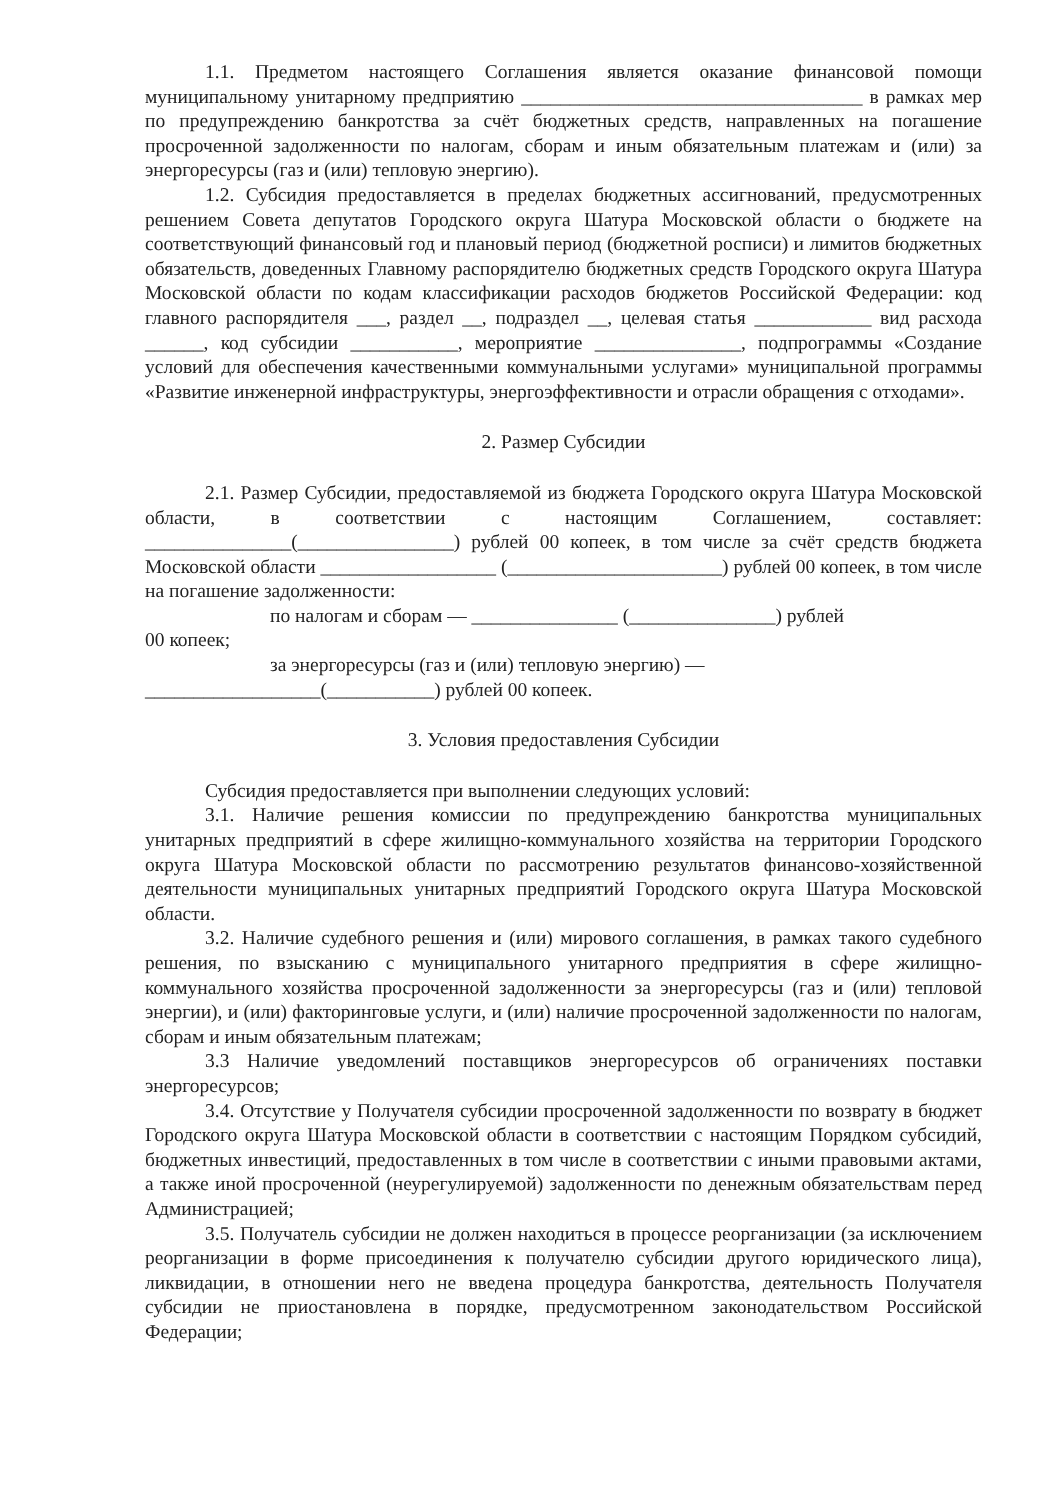1.1. Предметом настоящего Соглашения является оказание финансовой помощи муниципальному унитарному предприятию ___________________________________ в рамках мер по предупреждению банкротства за счёт бюджетных средств, направленных на погашение просроченной задолженности по налогам, сборам и иным обязательным платежам и (или) за энергоресурсы (газ и (или) тепловую энергию).
1.2. Субсидия предоставляется в пределах бюджетных ассигнований, предусмотренных решением Совета депутатов Городского округа Шатура Московской области о бюджете на соответствующий финансовый год и плановый период (бюджетной росписи) и лимитов бюджетных обязательств, доведенных Главному распорядителю бюджетных средств Городского округа Шатура Московской области по кодам классификации расходов бюджетов Российской Федерации: код главного распорядителя ___, раздел __, подраздел __, целевая статья ____________ вид расхода ______, код субсидии ___________, мероприятие _______________, подпрограммы «Создание условий для обеспечения качественными коммунальными услугами» муниципальной программы «Развитие инженерной инфраструктуры, энергоэффективности и отрасли обращения с отходами».
2. Размер Субсидии
2.1. Размер Субсидии, предоставляемой из бюджета Городского округа Шатура Московской области, в соответствии с настоящим Соглашением, составляет: _______________(________________) рублей 00 копеек, в том числе за счёт средств бюджета Московской области __________________ (______________________) рублей 00 копеек, в том числе на погашение задолженности:
по налогам и сборам — _______________ (_______________) рублей
00 копеек;
за энергоресурсы (газ и (или) тепловую энергию) —
__________________(___________) рублей 00 копеек.
3. Условия предоставления Субсидии
Субсидия предоставляется при выполнении следующих условий:
3.1. Наличие решения комиссии по предупреждению банкротства муниципальных унитарных предприятий в сфере жилищно-коммунального хозяйства на территории Городского округа Шатура Московской области по рассмотрению результатов финансово-хозяйственной деятельности муниципальных унитарных предприятий Городского округа Шатура Московской области.
3.2. Наличие судебного решения и (или) мирового соглашения, в рамках такого судебного решения, по взысканию с муниципального унитарного предприятия в сфере жилищно-коммунального хозяйства просроченной задолженности за энергоресурсы (газ и (или) тепловой энергии), и (или) факторинговые услуги, и (или) наличие просроченной задолженности по налогам, сборам и иным обязательным платежам;
3.3 Наличие уведомлений поставщиков энергоресурсов об ограничениях поставки энергоресурсов;
3.4. Отсутствие у Получателя субсидии просроченной задолженности по возврату в бюджет Городского округа Шатура Московской области в соответствии с настоящим Порядком субсидий, бюджетных инвестиций, предоставленных в том числе в соответствии с иными правовыми актами, а также иной просроченной (неурегулируемой) задолженности по денежным обязательствам перед Администрацией;
3.5. Получатель субсидии не должен находиться в процессе реорганизации (за исключением реорганизации в форме присоединения к получателю субсидии другого юридического лица), ликвидации, в отношении него не введена процедура банкротства, деятельность Получателя субсидии не приостановлена в порядке, предусмотренном законодательством Российской Федерации;